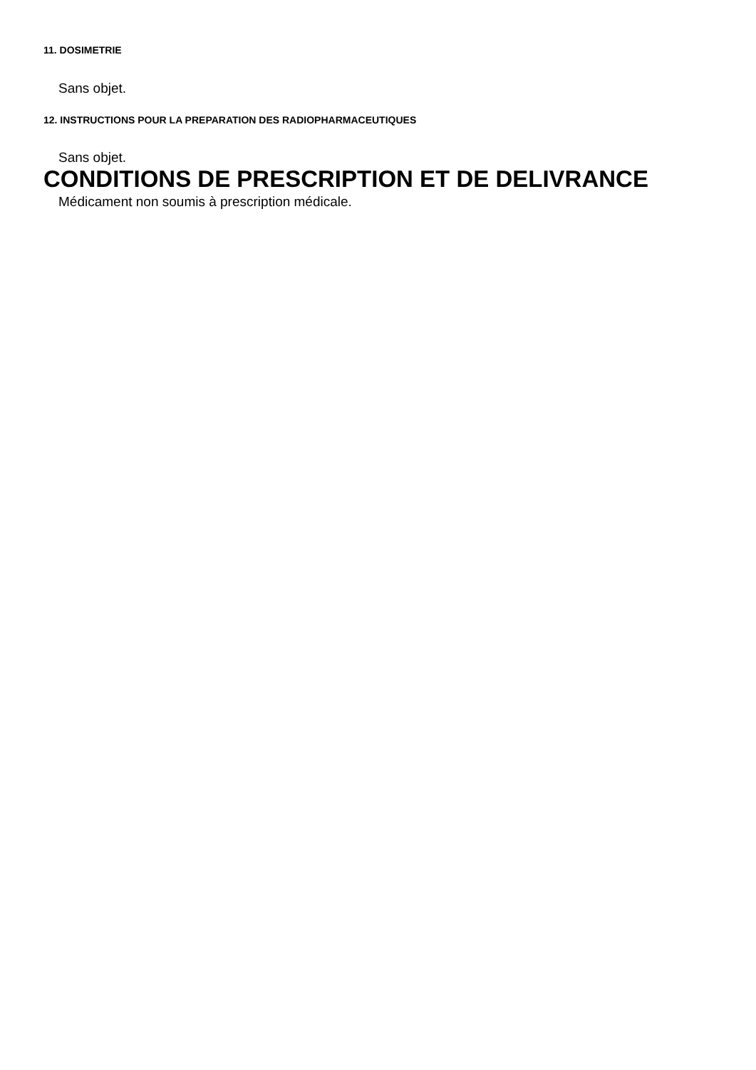11. DOSIMETRIE
Sans objet.
12. INSTRUCTIONS POUR LA PREPARATION DES RADIOPHARMACEUTIQUES
Sans objet.
CONDITIONS DE PRESCRIPTION ET DE DELIVRANCE
Médicament non soumis à prescription médicale.